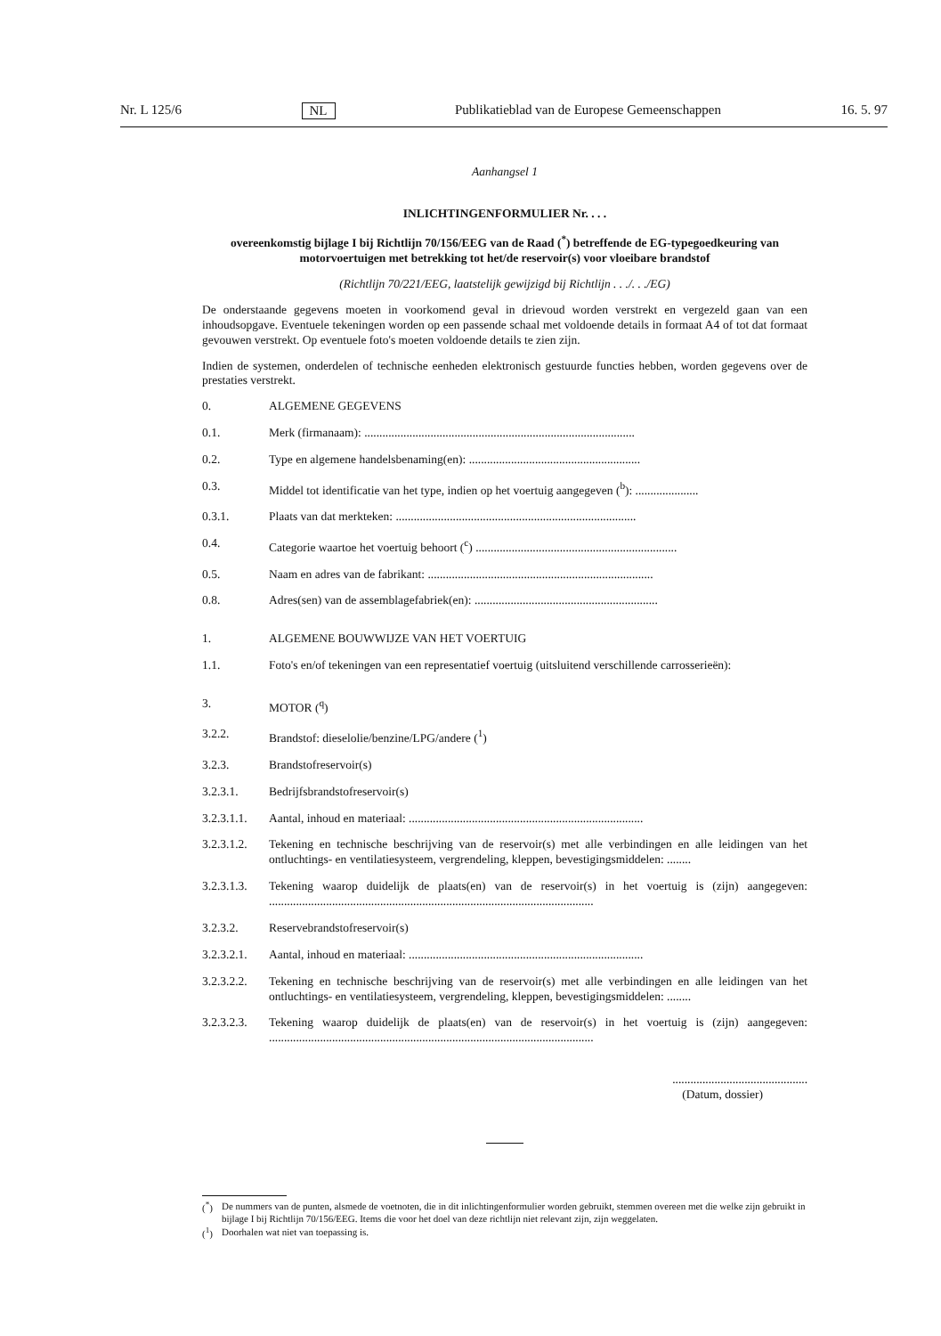Nr. L 125/6 NL Publikatieblad van de Europese Gemeenschappen 16. 5. 97
Aanhangsel 1
INLICHTINGENFORMULIER Nr. . . .
overeenkomstig bijlage I bij Richtlijn 70/156/EEG van de Raad (<sup>*</sup>) betreffende de EG-typegoedkeuring van motorvoertuigen met betrekking tot het/de reservoir(s) voor vloeibare brandstof
(Richtlijn 70/221/EEG, laatstelijk gewijzigd bij Richtlijn . . ./. . ./EG)
De onderstaande gegevens moeten in voorkomend geval in drievoud worden verstrekt en vergezeld gaan van een inhoudsopgave. Eventuele tekeningen worden op een passende schaal met voldoende details in formaat A4 of tot dat formaat gevouwen verstrekt. Op eventuele foto's moeten voldoende details te zien zijn.
Indien de systemen, onderdelen of technische eenheden elektronisch gestuurde functies hebben, worden gegevens over de prestaties verstrekt.
0. ALGEMENE GEGEVENS
0.1. Merk (firmanaam): ..........................................................................................
0.2. Type en algemene handelsbenaming(en): .........................................................
0.3. Middel tot identificatie van het type, indien op het voertuig aangegeven (<sup>b</sup>): .....................
0.3.1. Plaats van dat merkteken: ................................................................................
0.4. Categorie waartoe het voertuig behoort (<sup>c</sup>) ...................................................................
0.5. Naam en adres van de fabrikant: ...........................................................................
0.8. Adres(sen) van de assemblagefabriek(en): .............................................................
1. ALGEMENE BOUWWIJZE VAN HET VOERTUIG
1.1. Foto's en/of tekeningen van een representatief voertuig (uitsluitend verschillende carrosserieën):
3. MOTOR (<sup>q</sup>)
3.2.2. Brandstof: dieselolie/benzine/LPG/andere (<sup>1</sup>)
3.2.3. Brandstofreservoir(s)
3.2.3.1. Bedrijfsbrandstofreservoir(s)
3.2.3.1.1. Aantal, inhoud en materiaal: ..............................................................................
3.2.3.1.2. Tekening en technische beschrijving van de reservoir(s) met alle verbindingen en alle leidingen van het ontluchtings- en ventilatiesysteem, vergrendeling, kleppen, bevestigingsmiddelen: ........
3.2.3.1.3. Tekening waarop duidelijk de plaats(en) van de reservoir(s) in het voertuig is (zijn) aangegeven: ............................................................................................................
3.2.3.2. Reservebrandstofreservoir(s)
3.2.3.2.1. Aantal, inhoud en materiaal: ..............................................................................
3.2.3.2.2. Tekening en technische beschrijving van de reservoir(s) met alle verbindingen en alle leidingen van het ontluchtings- en ventilatiesysteem, vergrendeling, kleppen, bevestigingsmiddelen: ........
3.2.3.2.3. Tekening waarop duidelijk de plaats(en) van de reservoir(s) in het voertuig is (zijn) aangegeven: ............................................................................................................
.............................................
(Datum, dossier)
(<sup>*</sup>) De nummers van de punten, alsmede de voetnoten, die in dit inlichtingenformulier worden gebruikt, stemmen overeen met die welke zijn gebruikt in bijlage I bij Richtlijn 70/156/EEG. Items die voor het doel van deze richtlijn niet relevant zijn, zijn weggelaten.
(<sup>1</sup>) Doorhalen wat niet van toepassing is.